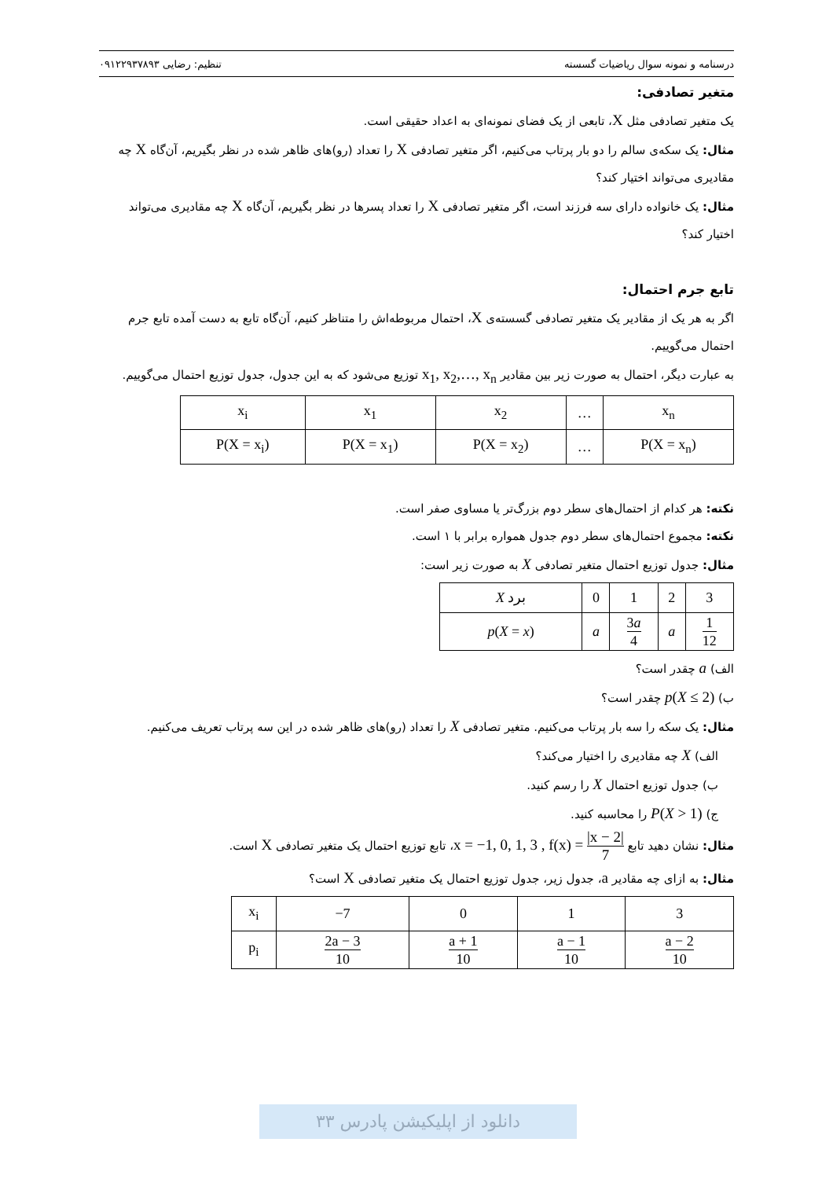درسنامه و نمونه سوال ریاضیات گسسته تنظیم: رضایی ۰۹۱۲۲۹۳۷۸۹۳
متغیر تصادفی:
یک متغیر تصادفی مثل X، تابعی از یک فضای نمونه‌ای به اعداد حقیقی است.
مثال: یک سکه‌ی سالم را دو بار پرتاب می‌کنیم، اگر متغیر تصادفی X را تعداد (رو)های ظاهر شده در نظر بگیریم، آن‌گاه X چه مقادیری می‌تواند اختیار کند؟
مثال: یک خانواده دارای سه فرزند است، اگر متغیر تصادفی X را تعداد پسرها در نظر بگیریم، آن‌گاه X چه مقادیری می‌تواند اختیار کند؟
تابع جرم احتمال:
اگر به هر یک از مقادیر یک متغیر تصادفی گسسته‌ی X، احتمال مربوطه‌اش را متناظر کنیم، آن‌گاه تابع به دست آمده تابع جرم احتمال می‌گوییم.
به عبارت دیگر، احتمال به صورت زیر بین مقادیر x<sub>1</sub>, x<sub>2</sub>,…, x<sub>n</sub> توزیع می‌شود که به این جدول، جدول توزیع احتمال می‌گوییم.
| x<sub>i</sub> | x<sub>1</sub> | x<sub>2</sub> | … | x<sub>n</sub> |
| P(X = x<sub>i</sub>) | P(X = x<sub>1</sub>) | P(X = x<sub>2</sub>) | … | P(X = x<sub>n</sub>) |
نکته: هر کدام از احتمال‌های سطر دوم بزرگ‌تر یا مساوی صفر است.
نکته: مجموع احتمال‌های سطر دوم جدول همواره برابر با ۱ است.
مثال: جدول توزیع احتمال متغیر تصادفی X به صورت زیر است:
| X برد | 0 | 1 | 2 | 3 |
| p ( X = x ) | a | 3 a 4 | a | 1 12 |
الف) a چقدر است؟
ب) p(X ≤ 2) چقدر است؟
مثال: یک سکه را سه بار پرتاب می‌کنیم. متغیر تصادفی X را تعداد (رو)های ظاهر شده در این سه پرتاب تعریف می‌کنیم.
الف) X چه مقادیری را اختیار می‌کند؟
ب) جدول توزیع احتمال X را رسم کنید.
ج) P(X > 1) را محاسبه کنید.
مثال: نشان دهید تابع x = −1, 0, 1, 3 , f(x) = |x − 2| 7، تابع توزیع احتمال یک متغیر تصادفی X است.
مثال: به ازای چه مقادیر a، جدول زیر، جدول توزیع احتمال یک متغیر تصادفی X است؟
| x<sub>i</sub> | −7 | 0 | 1 | 3 |
| p<sub>i</sub> | 2a − 3 10 | a + 1 10 | a − 1 10 | a − 2 10 |
دانلود از اپلیکیشن پادرس ۳۳